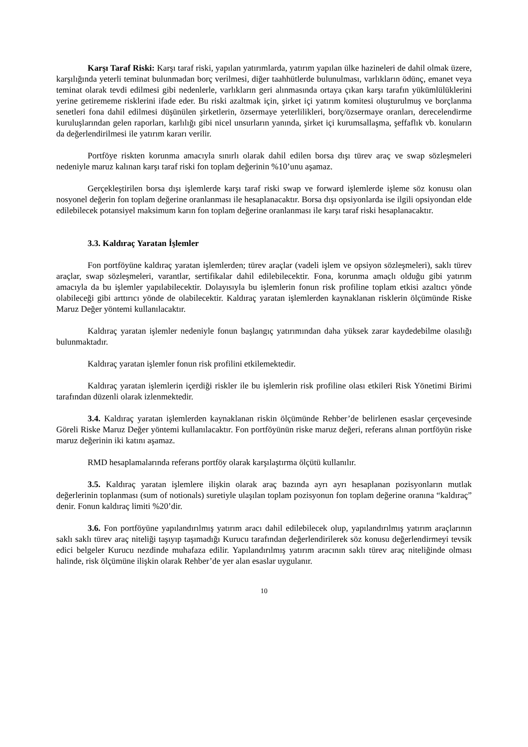Karşı Taraf Riski: Karşı taraf riski, yapılan yatırımlarda, yatırım yapılan ülke hazineleri de dahil olmak üzere, karşılığında yeterli teminat bulunmadan borç verilmesi, diğer taahhütlerde bulunulması, varlıkların ödünç, emanet veya teminat olarak tevdi edilmesi gibi nedenlerle, varlıkların geri alınmasında ortaya çıkan karşı tarafın yükümlülüklerini yerine getirememe risklerini ifade eder. Bu riski azaltmak için, şirket içi yatırım komitesi oluşturulmuş ve borçlanma senetleri fona dahil edilmesi düşünülen şirketlerin, özsermaye yeterlilikleri, borç/özsermaye oranları, derecelendirme kuruluşlarından gelen raporları, karlılığı gibi nicel unsurların yanında, şirket içi kurumsallaşma, şeffaflık vb. konuların da değerlendirilmesi ile yatırım kararı verilir.
Portföye riskten korunma amacıyla sınırlı olarak dahil edilen borsa dışı türev araç ve swap sözleşmeleri nedeniyle maruz kalınan karşı taraf riski fon toplam değerinin %10’unu aşamaz.
Gerçekleştirilen borsa dışı işlemlerde karşı taraf riski swap ve forward işlemlerde işleme söz konusu olan nosyonel değerin fon toplam değerine oranlanması ile hesaplanacaktır. Borsa dışı opsiyonlarda ise ilgili opsiyondan elde edilebilecek potansiyel maksimum karın fon toplam değerine oranlanması ile karşı taraf riski hesaplanacaktır.
3.3. Kaldıraç Yaratan İşlemler
Fon portföyüne kaldıraç yaratan işlemlerden; türev araçlar (vadeli işlem ve opsiyon sözleşmeleri), saklı türev araçlar, swap sözleşmeleri, varantlar, sertifikalar dahil edilebilecektir. Fona, korunma amaçlı olduğu gibi yatırım amacıyla da bu işlemler yapılabilecektir. Dolayısıyla bu işlemlerin fonun risk profiline toplam etkisi azaltıcı yönde olabileceği gibi arttırıcı yönde de olabilecektir. Kaldıraç yaratan işlemlerden kaynaklanan risklerin ölçümünde Riske Maruz Değer yöntemi kullanılacaktır.
Kaldıraç yaratan işlemler nedeniyle fonun başlangıç yatırımından daha yüksek zarar kaydedebilme olasılığı bulunmaktadır.
Kaldıraç yaratan işlemler fonun risk profilini etkilemektedir.
Kaldıraç yaratan işlemlerin içerdiği riskler ile bu işlemlerin risk profiline olası etkileri Risk Yönetimi Birimi tarafından düzenli olarak izlenmektedir.
3.4. Kaldıraç yaratan işlemlerden kaynaklanan riskin ölçümünde Rehber’de belirlenen esaslar çerçevesinde Göreli Riske Maruz Değer yöntemi kullanılacaktır. Fon portföyünün riske maruz değeri, referans alınan portföyün riske maruz değerinin iki katını aşamaz.
RMD hesaplamalarında referans portföy olarak karşılaştırma ölçütü kullanılır.
3.5. Kaldıraç yaratan işlemlere ilişkin olarak araç bazında ayrı ayrı hesaplanan pozisyonların mutlak değerlerinin toplanması (sum of notionals) suretiyle ulaşılan toplam pozisyonun fon toplam değerine oranına “kaldıraç” denir. Fonun kaldıraç limiti %20’dir.
3.6. Fon portföyüne yapılandırılmış yatırım aracı dahil edilebilecek olup, yapılandırılmış yatırım araçlarının saklı saklı türev araç niteliği taşıyıp taşımadığı Kurucu tarafından değerlendirilerek söz konusu değerlendirmeyi tevsik edici belgeler Kurucu nezdinde muhafaza edilir. Yapılandırılmış yatırım aracının saklı türev araç niteliğinde olması halinde, risk ölçümüne ilişkin olarak Rehber’de yer alan esaslar uygulanır.
10